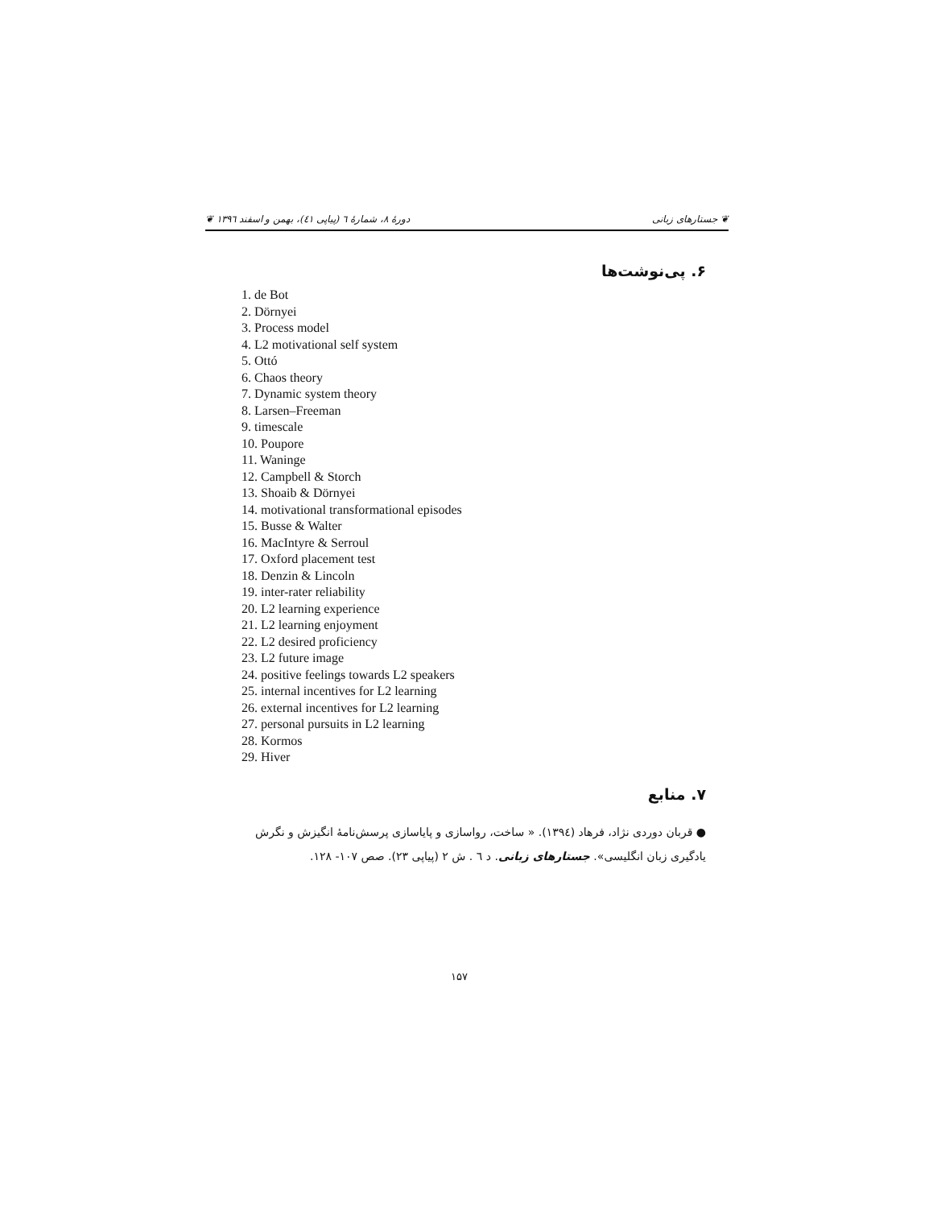❦ جستارهای زبانی دورهٔ ۸، شمارهٔ ٦ (پیاپی ٤١)، بهمن و اسفند ١٣٩٦ ❦
۶. پی‌نوشت‌ها
1. de Bot
2. Dörnyei
3. Process model
4. L2 motivational self system
5. Ottó
6. Chaos theory
7. Dynamic system theory
8. Larsen–Freeman
9. timescale
10. Poupore
11. Waninge
12. Campbell & Storch
13. Shoaib & Dörnyei
14. motivational transformational episodes
15. Busse & Walter
16. MacIntyre & Serroul
17. Oxford placement test
18. Denzin & Lincoln
19. inter-rater reliability
20. L2 learning experience
21. L2 learning enjoyment
22. L2 desired proficiency
23. L2 future image
24. positive feelings towards L2 speakers
25. internal incentives for L2 learning
26. external incentives for L2 learning
27. personal pursuits in L2 learning
28. Kormos
29. Hiver
۷. منابع
● قربان دوردی نژاد، فرهاد (١٣٩٤). « ساخت، رواسازی و پایاسازی پرسش‌نامهٔ انگیزش و نگرش یادگیری زبان انگلیسی». جستارهای زبانی. د ٦ . ش ٢ (پیاپی ٢٣). صص ١٠٧- ١٢٨.
۱۵۷